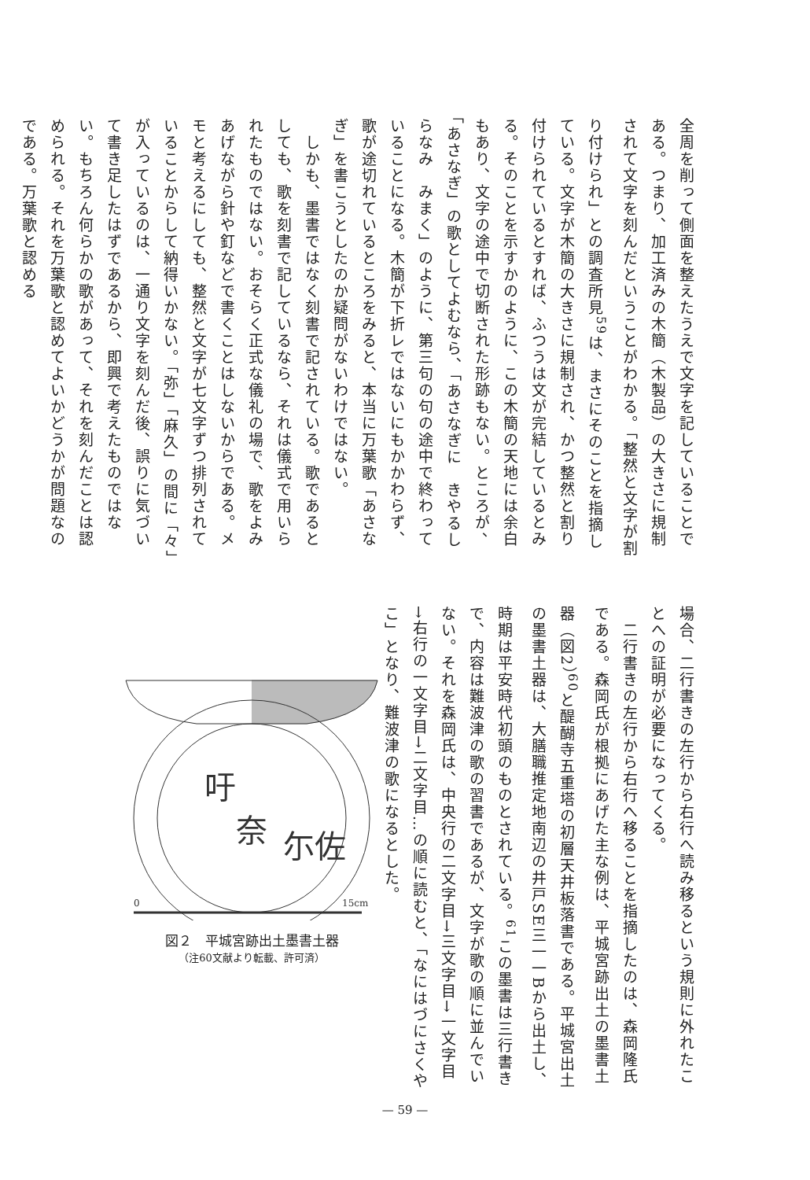全周を削って側面を整えたうえで文字を記していることである。つまり、加工済みの木簡（木製品）の大きさに規制されて文字を刻んだということがわかる。「整然と文字が割り付けられ」との調査所見<sup>59</sup>は、まさにそのことを指摘している。文字が木簡の大きさに規制され、かつ整然と割り付けられているとすれば、ふつうは文が完結しているとみる。そのことを示すかのように、この木簡の天地には余白もあり、文字の途中で切断された形跡もない。ところが、「あさなぎ」の歌としてよむなら、「あさなぎに　きやるしらなみ　みまく」のように、第三句の句の途中で終わっていることになる。木簡が下折レではないにもかかわらず、歌が途切れているところをみると、本当に万葉歌「あさなぎ」を書こうとしたのか疑問がないわけではない。
　しかも、墨書ではなく刻書で記されている。歌であるとしても、歌を刻書で記しているなら、それは儀式で用いられたものではない。おそらく正式な儀礼の場で、歌をよみあげながら針や釘などで書くことはしないからである。メモと考えるにしても、整然と文字が七文字ずつ排列されていることからして納得いかない。「弥」「麻久」の間に「々」が入っているのは、一通り文字を刻んだ後、誤りに気づいて書き足したはずであるから、即興で考えたものではない。もちろん何らかの歌があって、それを刻んだことは認められる。それを万葉歌と認めてよいかどうかが問題なのである。万葉歌と認める
場合、二行書きの左行から右行へ読み移るという規則に外れたことへの証明が必要になってくる。
　二行書きの左行から右行へ移ることを指摘したのは、森岡隆氏である。森岡氏が根拠にあげた主な例は、平城宮跡出土の墨書土器（図2）<sup>60</sup>と醍醐寺五重塔の初層天井板落書である。平城宮出土の墨書土器は、大膳職推定地南辺の井戸SE三一一Bから出土し、時期は平安時代初頭のものとされている。<sup>61</sup>この墨書は三行書きで、内容は難波津の歌の習書であるが、文字が歌の順に並んでいない。それを森岡氏は、中央行の二文字目→三文字目→一文字目→右行の一文字目→二文字目…の順に読むと、「なにはづにさくやこ」となり、難波津の歌になるとした。
吁
尓佐
奈
0
15cm
図２　平城宮跡出土墨書土器
（注60文献より転載、許可済）
— 59 —